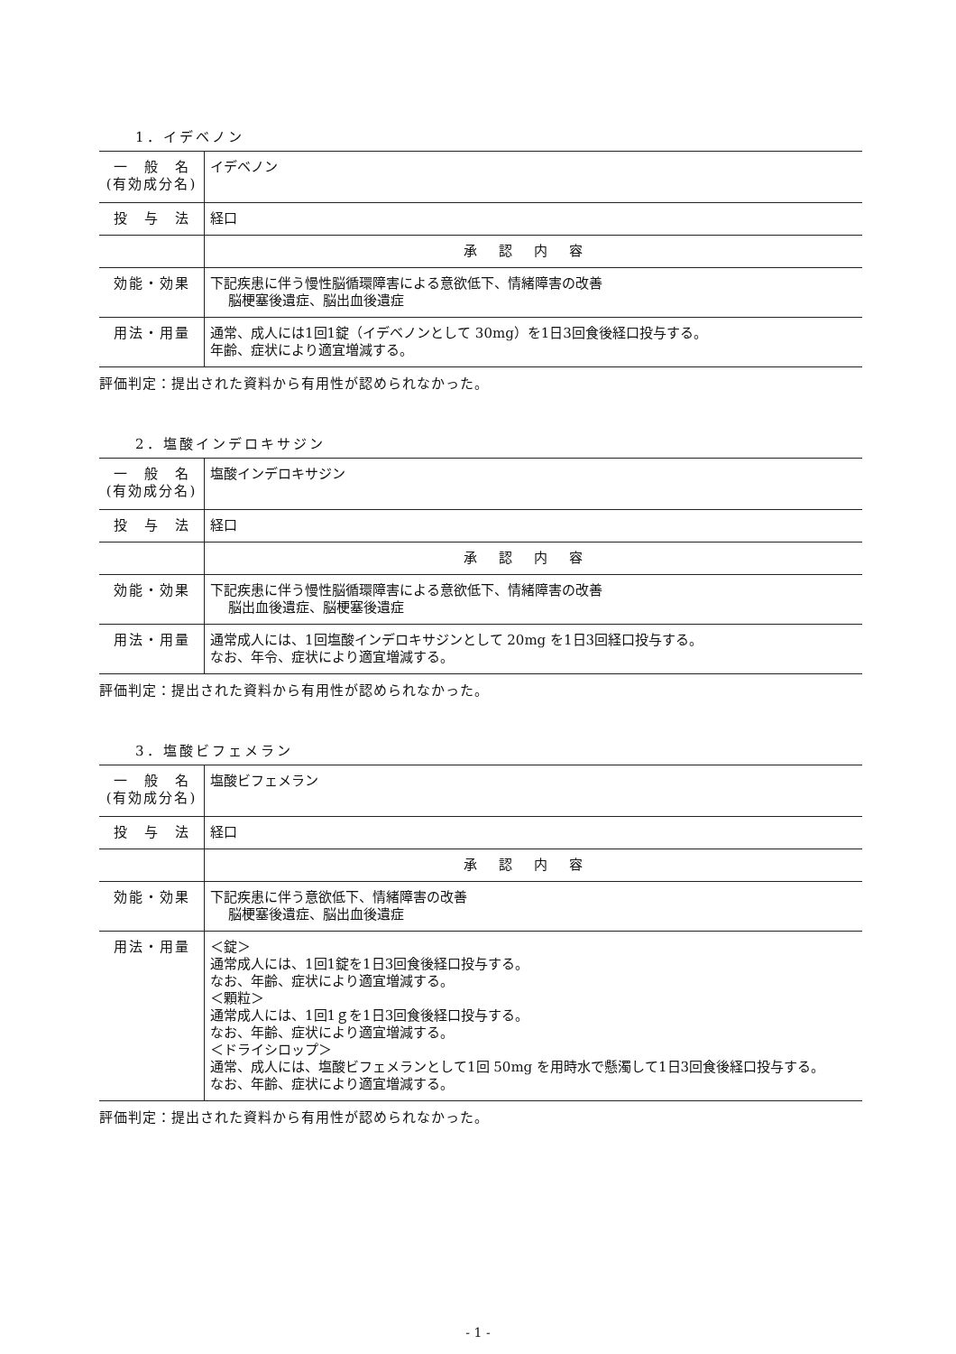1．イデベノン
| 一 般 名 (有効成分名) | イデベノン |
| 投 与 法 | 経口 |
| | 承認内容 |
| 効能・効果 | 下記疾患に伴う慢性脳循環障害による意欲低下、情緒障害の改善 脳梗塞後遺症、脳出血後遺症 |
| 用法・用量 | 通常、成人には1回1錠（イデベノンとして 30mg）を1日3回食後経口投与する。 年齢、症状により適宜増減する。 |
評価判定：提出された資料から有用性が認められなかった。
2．塩酸インデロキサジン
| 一 般 名 (有効成分名) | 塩酸インデロキサジン |
| 投 与 法 | 経口 |
| | 承認内容 |
| 効能・効果 | 下記疾患に伴う慢性脳循環障害による意欲低下、情緒障害の改善 脳出血後遺症、脳梗塞後遺症 |
| 用法・用量 | 通常成人には、1回塩酸インデロキサジンとして 20mg を1日3回経口投与する。 なお、年令、症状により適宜増減する。 |
評価判定：提出された資料から有用性が認められなかった。
3．塩酸ビフェメラン
| 一 般 名 (有効成分名) | 塩酸ビフェメラン |
| 投 与 法 | 経口 |
| | 承認内容 |
| 効能・効果 | 下記疾患に伴う意欲低下、情緒障害の改善 脳梗塞後遺症、脳出血後遺症 |
| 用法・用量 | ＜錠＞ 通常成人には、1回1錠を1日3回食後経口投与する。 なお、年齢、症状により適宜増減する。 ＜顆粒＞ 通常成人には、1回1ｇを1日3回食後経口投与する。 なお、年齢、症状により適宜増減する。 ＜ドライシロップ＞ 通常、成人には、塩酸ビフェメランとして1回 50mg を用時水で懸濁して1日3回食後経口投与する。 なお、年齢、症状により適宜増減する。 |
評価判定：提出された資料から有用性が認められなかった。
- 1 -